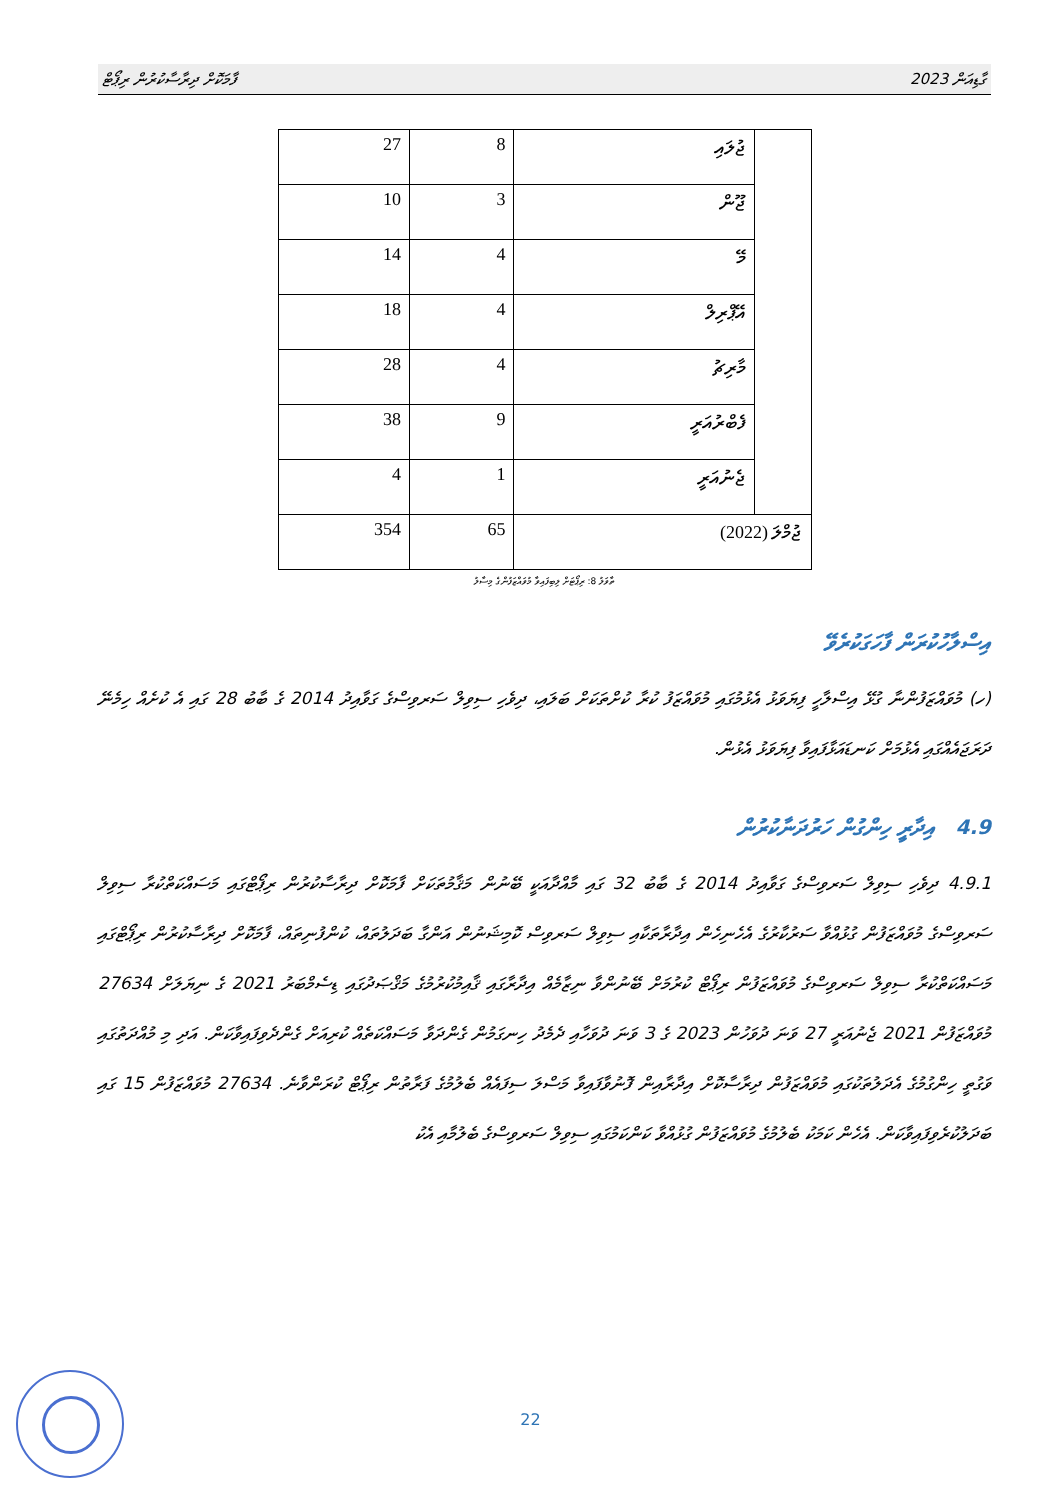ގާޑިއަން 2023 ފާމަކޮށް ދިރާސާކުރުން ރިޕޯޓް
| 27 | 8 | ޖުލައި | |
| 10 | 3 | ޖޫން | |
| 14 | 4 | މޭ | |
| 18 | 4 | އޭޕްރިލް | |
| 28 | 4 | މާރިޗު | |
| 38 | 9 | ފެބްރުއަރީ | |
| 4 | 1 | ޖެނުއަރީ | |
| 354 | 65 | ޖުމްލަ (2022) | |
ތާވަލު 8: ރިޕޯޓަށް ލިބިފައިވާ މުވައްޒަފުންގެ މިސާލު
އިސްލާހުކުރަން ފާހަގަކުރެވޭ
(ހ) މުވައްޒަފުންނާ ގުޅޭ އިސްލާހީ ފިޔަވަޅު އެޅުމުގައި މުވައްޒަފު ކުރާ ކުށްތަކަށް ބަލައި، ދިވެހި ސިވިލް ސަރވިސްގެ ގަވާއިދު 2014 ގެ ބާބު 28 ގައި އެ ކުށެއް ހިމެނޭ ދަރަޖައެއްގައި އެޅުމަށް ކަނޑައަޅާފައިވާ ފިޔަވަޅު އެޅުން.
4.9 އިދާރީ ހިންގުން ހަރުދަނާކުރުން
4.9.1 ދިވެހި ސިވިލް ސަރވިސްގެ ގަވާއިދު 2014 ގެ ބާބު 32 ގައި މާއްދާއަކީ ބޭނުން މަޤާމުތަކަށް ފާމަކޮށް ދިރާސާކުރުން ރިޕޯޓްގައި މަސައްކަތްކުރާ ސިވިލް ސަރވިސްގެ މުވައްޒަފުން ގުޅުއްވާ ސަރުކާރުގެ އެހެނިހެން އިދާރާތަކާއި ސިވިލް ސަރވިސް ކޮމިޝަނުން އަންގާ ބަދަލުތައް، ކުންފުނިތައް، ފާމަކޮށް ދިރާސާކުރުން ރިޕޯޓްގައި މަސައްކަތްކުރާ ސިވިލް ސަރވިސްގެ މުވައްޒަފުން ރިޕޯޓް ކުރުމަށް ބޭނުންވާ ނިޒާމެއް އިދާރާގައި ޤާއިމުކުރުމުގެ މަޤްޞަދުގައި ޑިސެމްބަރު 2021 ގެ ނިޔަލަށް 27634 މުވައްޒަފުން 2021 ޖެނުއަރީ 27 ވަނަ ދުވަހުން 2023 ގެ 3 ވަނަ ދުވަހާއި ދެމެދު ހިނގަމުން ގެންދަވާ މަސައްކަތެއް ކުރިއަށް ގެންދެވިފައިވާކަން. އަދި މި މުއްދަތުގައި ވަގުތީ ހިންގުމުގެ އެދަލުތަކުގައި މުވައްޒަފުން ދިރާސާކޮށް އިދާރާއިން ފޮނުވާފައިވާ މަސްލަ ސިފައެއް ބެލުމުގެ ފަރާތުން ރިޕޯޓް ކުރަންވާނެ. 27634 މުވައްޒަފުން 15 ގައި ބަދަލުކުރެވިފައިވާކަން. އެހެން ކަމަކު ބެލުމުގެ މުވައްޒަފުން ގުޅުއްވާ ކަންކަމުގައި ސިވިލް ސަރވިސްގެ ބެލުމާއި އެކު
22